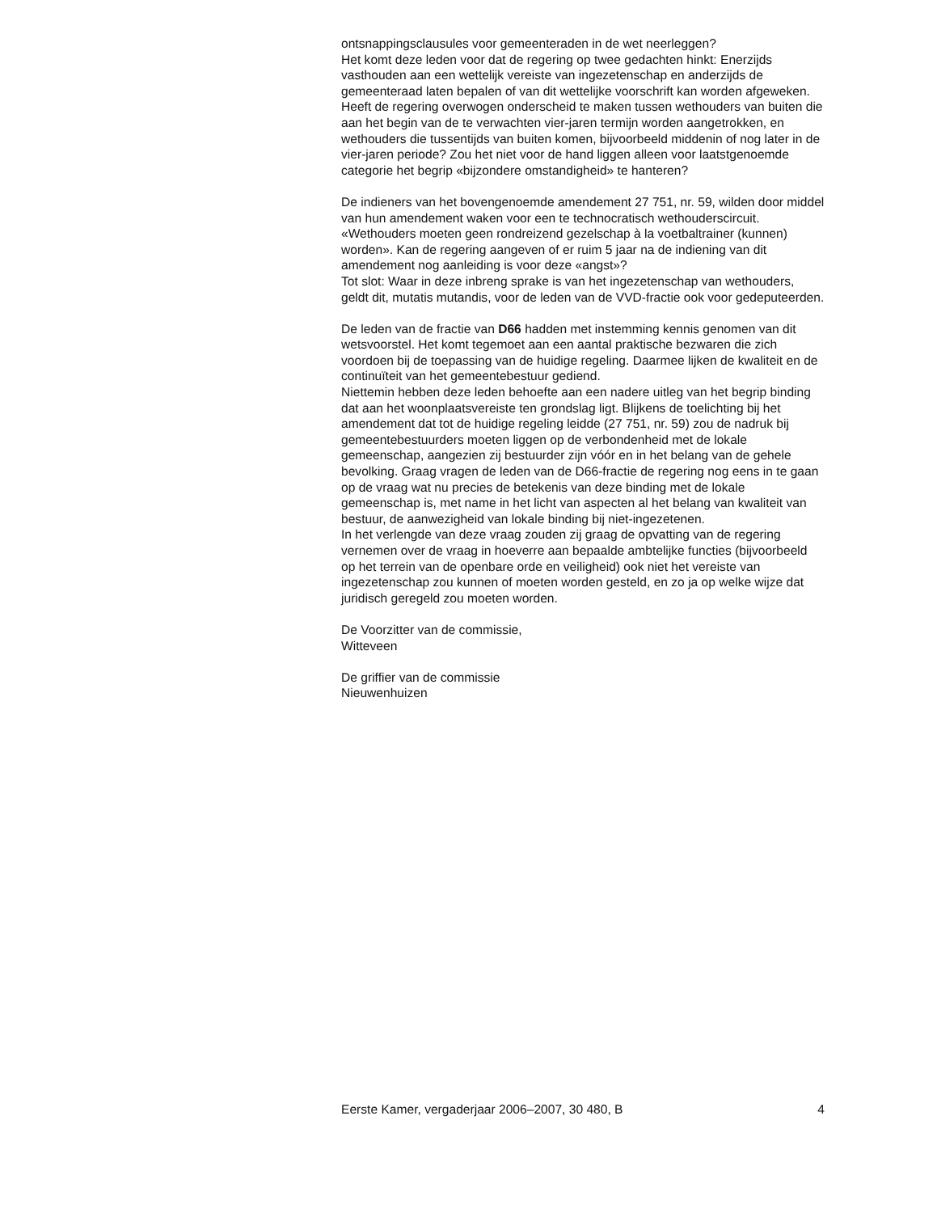ontsnappingsclausules voor gemeenteraden in de wet neerleggen?
Het komt deze leden voor dat de regering op twee gedachten hinkt: Enerzijds vasthouden aan een wettelijk vereiste van ingezetenschap en anderzijds de gemeenteraad laten bepalen of van dit wettelijke voorschrift kan worden afgeweken.
Heeft de regering overwogen onderscheid te maken tussen wethouders van buiten die aan het begin van de te verwachten vier-jaren termijn worden aangetrokken, en wethouders die tussentijds van buiten komen, bijvoorbeeld middenin of nog later in de vier-jaren periode? Zou het niet voor de hand liggen alleen voor laatstgenoemde categorie het begrip «bijzondere omstandigheid» te hanteren?
De indieners van het bovengenoemde amendement 27 751, nr. 59, wilden door middel van hun amendement waken voor een te technocratisch wethouderscircuit. «Wethouders moeten geen rondreizend gezelschap à la voetbaltrainer (kunnen) worden». Kan de regering aangeven of er ruim 5 jaar na de indiening van dit amendement nog aanleiding is voor deze «angst»?
Tot slot: Waar in deze inbreng sprake is van het ingezetenschap van wethouders, geldt dit, mutatis mutandis, voor de leden van de VVD-fractie ook voor gedeputeerden.
De leden van de fractie van D66 hadden met instemming kennis genomen van dit wetsvoorstel. Het komt tegemoet aan een aantal praktische bezwaren die zich voordoen bij de toepassing van de huidige regeling. Daarmee lijken de kwaliteit en de continuïteit van het gemeentebestuur gediend.
Niettemin hebben deze leden behoefte aan een nadere uitleg van het begrip binding dat aan het woonplaatsvereiste ten grondslag ligt. Blijkens de toelichting bij het amendement dat tot de huidige regeling leidde (27 751, nr. 59) zou de nadruk bij gemeentebestuurders moeten liggen op de verbondenheid met de lokale gemeenschap, aangezien zij bestuurder zijn vóór en in het belang van de gehele bevolking. Graag vragen de leden van de D66-fractie de regering nog eens in te gaan op de vraag wat nu precies de betekenis van deze binding met de lokale gemeenschap is, met name in het licht van aspecten al het belang van kwaliteit van bestuur, de aanwezigheid van lokale binding bij niet-ingezetenen.
In het verlengde van deze vraag zouden zij graag de opvatting van de regering vernemen over de vraag in hoeverre aan bepaalde ambtelijke functies (bijvoorbeeld op het terrein van de openbare orde en veiligheid) ook niet het vereiste van ingezetenschap zou kunnen of moeten worden gesteld, en zo ja op welke wijze dat juridisch geregeld zou moeten worden.
De Voorzitter van de commissie,
Witteveen
De griffier van de commissie
Nieuwenhuizen
Eerste Kamer, vergaderjaar 2006–2007, 30 480, B 4